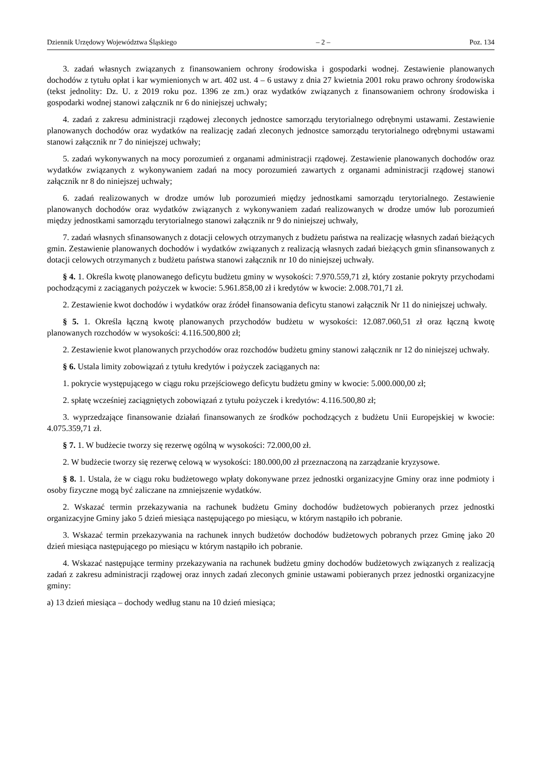Dziennik Urzędowy Województwa Śląskiego – 2 – Poz. 134
3. zadań własnych związanych z finansowaniem ochrony środowiska i gospodarki wodnej. Zestawienie planowanych dochodów z tytułu opłat i kar wymienionych w art. 402 ust. 4 – 6 ustawy z dnia 27 kwietnia 2001 roku prawo ochrony środowiska (tekst jednolity: Dz. U. z 2019 roku poz. 1396 ze zm.) oraz wydatków związanych z finansowaniem ochrony środowiska i gospodarki wodnej stanowi załącznik nr 6 do niniejszej uchwały;
4. zadań z zakresu administracji rządowej zleconych jednostce samorządu terytorialnego odrębnymi ustawami. Zestawienie planowanych dochodów oraz wydatków na realizację zadań zleconych jednostce samorządu terytorialnego odrębnymi ustawami stanowi załącznik nr 7 do niniejszej uchwały;
5. zadań wykonywanych na mocy porozumień z organami administracji rządowej. Zestawienie planowanych dochodów oraz wydatków związanych z wykonywaniem zadań na mocy porozumień zawartych z organami administracji rządowej stanowi załącznik nr 8 do niniejszej uchwały;
6. zadań realizowanych w drodze umów lub porozumień między jednostkami samorządu terytorialnego. Zestawienie planowanych dochodów oraz wydatków związanych z wykonywaniem zadań realizowanych w drodze umów lub porozumień między jednostkami samorządu terytorialnego stanowi załącznik nr 9 do niniejszej uchwały,
7. zadań własnych sfinansowanych z dotacji celowych otrzymanych z budżetu państwa na realizację własnych zadań bieżących gmin. Zestawienie planowanych dochodów i wydatków związanych z realizacją własnych zadań bieżących gmin sfinansowanych z dotacji celowych otrzymanych z budżetu państwa stanowi załącznik nr 10 do niniejszej uchwały.
§ 4. 1. Określa kwotę planowanego deficytu budżetu gminy w wysokości: 7.970.559,71 zł, który zostanie pokryty przychodami pochodzącymi z zaciąganych pożyczek w kwocie: 5.961.858,00 zł i kredytów w kwocie: 2.008.701,71 zł.
2. Zestawienie kwot dochodów i wydatków oraz źródeł finansowania deficytu stanowi załącznik Nr 11 do niniejszej uchwały.
§ 5. 1. Określa łączną kwotę planowanych przychodów budżetu w wysokości: 12.087.060,51 zł oraz łączną kwotę planowanych rozchodów w wysokości: 4.116.500,800 zł;
2. Zestawienie kwot planowanych przychodów oraz rozchodów budżetu gminy stanowi załącznik nr 12 do niniejszej uchwały.
§ 6. Ustala limity zobowiązań z tytułu kredytów i pożyczek zaciąganych na:
1. pokrycie występującego w ciągu roku przejściowego deficytu budżetu gminy w kwocie: 5.000.000,00 zł;
2. spłatę wcześniej zaciągniętych zobowiązań z tytułu pożyczek i kredytów: 4.116.500,80 zł;
3. wyprzedzające finansowanie działań finansowanych ze środków pochodzących z budżetu Unii Europejskiej w kwocie: 4.075.359,71 zł.
§ 7. 1. W budżecie tworzy się rezerwę ogólną w wysokości: 72.000,00 zł.
2. W budżecie tworzy się rezerwę celową w wysokości: 180.000,00 zł przeznaczoną na zarządzanie kryzysowe.
§ 8. 1. Ustala, że w ciągu roku budżetowego wpłaty dokonywane przez jednostki organizacyjne Gminy oraz inne podmioty i osoby fizyczne mogą być zaliczane na zmniejszenie wydatków.
2. Wskazać termin przekazywania na rachunek budżetu Gminy dochodów budżetowych pobieranych przez jednostki organizacyjne Gminy jako 5 dzień miesiąca następującego po miesiącu, w którym nastąpiło ich pobranie.
3. Wskazać termin przekazywania na rachunek innych budżetów dochodów budżetowych pobranych przez Gminę jako 20 dzień miesiąca następującego po miesiącu w którym nastąpiło ich pobranie.
4. Wskazać następujące terminy przekazywania na rachunek budżetu gminy dochodów budżetowych związanych z realizacją zadań z zakresu administracji rządowej oraz innych zadań zleconych gminie ustawami pobieranych przez jednostki organizacyjne gminy:
a) 13 dzień miesiąca – dochody według stanu na 10 dzień miesiąca;